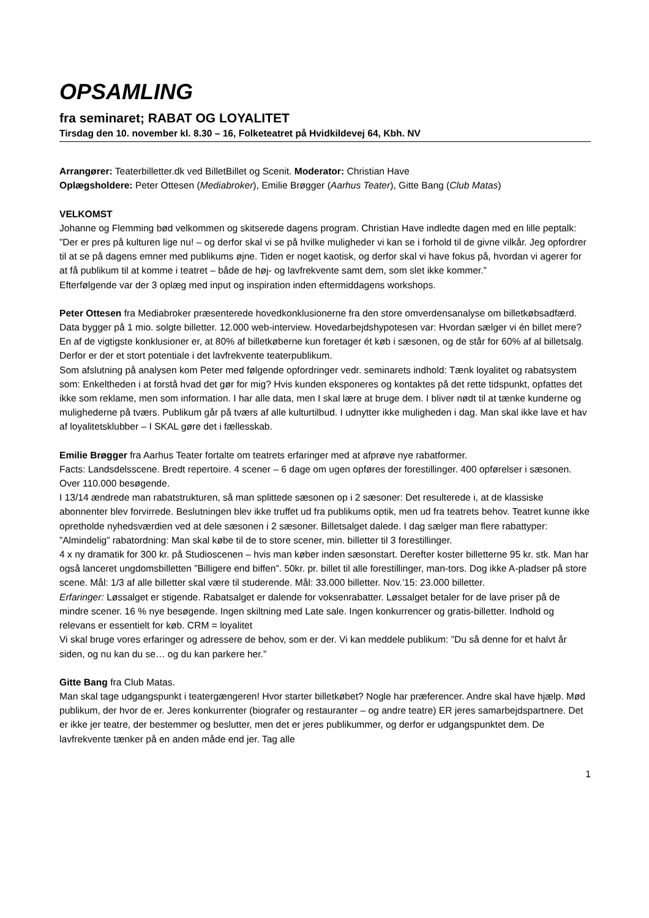OPSAMLING
fra seminaret; RABAT OG LOYALITET
Tirsdag den 10. november kl. 8.30 – 16, Folketeatret på Hvidkildevej 64, Kbh. NV
Arrangører: Teaterbilletter.dk ved BilletBillet og Scenit. Moderator: Christian Have
Oplægsholdere: Peter Ottesen (Mediabroker), Emilie Brøgger (Aarhus Teater), Gitte Bang (Club Matas)
VELKOMST
Johanne og Flemming bød velkommen og skitserede dagens program. Christian Have indledte dagen med en lille peptalk: ”Der er pres på kulturen lige nu! – og derfor skal vi se på hvilke muligheder vi kan se i forhold til de givne vilkår. Jeg opfordrer til at se på dagens emner med publikums øjne. Tiden er noget kaotisk, og derfor skal vi have fokus på, hvordan vi agerer for at få publikum til at komme i teatret – både de høj- og lavfrekvente samt dem, som slet ikke kommer.”
Efterfølgende var der 3 oplæg med input og inspiration inden eftermiddagens workshops.
Peter Ottesen fra Mediabroker præsenterede hovedkonklusionerne fra den store omverdensanalyse om billetkøbsadfærd. Data bygger på 1 mio. solgte billetter. 12.000 web-interview. Hovedarbejdshypotesen var: Hvordan sælger vi én billet mere? En af de vigtigste konklusioner er, at 80% af billetkøberne kun foretager ét køb i sæsonen, og de står for 60% af al billetsalg. Derfor er der et stort potentiale i det lavfrekvente teaterpublikum.
Som afslutning på analysen kom Peter med følgende opfordringer vedr. seminarets indhold: Tænk loyalitet og rabatsystem som: Enkeltheden i at forstå hvad det gør for mig? Hvis kunden eksponeres og kontaktes på det rette tidspunkt, opfattes det ikke som reklame, men som information. I har alle data, men I skal lære at bruge dem. I bliver nødt til at tænke kunderne og mulighederne på tværs. Publikum går på tværs af alle kulturtilbud. I udnytter ikke muligheden i dag. Man skal ikke lave et hav af loyalitetsklubber – I SKAL gøre det i fællesskab.
Emilie Brøgger fra Aarhus Teater fortalte om teatrets erfaringer med at afprøve nye rabatformer.
Facts: Landsdelsscene. Bredt repertoire. 4 scener – 6 dage om ugen opføres der forestillinger. 400 opførelser i sæsonen. Over 110.000 besøgende.
I 13/14 ændrede man rabatstrukturen, så man splittede sæsonen op i 2 sæsoner: Det resulterede i, at de klassiske abonnenter blev forvirrede. Beslutningen blev ikke truffet ud fra publikums optik, men ud fra teatrets behov. Teatret kunne ikke opretholde nyhedsværdien ved at dele sæsonen i 2 sæsoner. Billetsalget dalede. I dag sælger man flere rabattyper:
”Almindelig” rabatordning: Man skal købe til de to store scener, min. billetter til 3 forestillinger.
4 x ny dramatik for 300 kr. på Studioscenen – hvis man køber inden sæsonstart. Derefter koster billetterne 95 kr. stk. Man har også lanceret ungdomsbilletten ”Billigere end biffen”. 50kr. pr. billet til alle forestillinger, man-tors. Dog ikke A-pladser på store scene. Mål: 1/3 af alle billetter skal være til studerende. Mål: 33.000 billetter. Nov.’15: 23.000 billetter.
Erfaringer: Løssalget er stigende. Rabatsalget er dalende for voksenrabatter. Løssalget betaler for de lave priser på de mindre scener. 16 % nye besøgende. Ingen skiltning med Late sale. Ingen konkurrencer og gratis-billetter. Indhold og relevans er essentielt for køb. CRM = loyalitet
Vi skal bruge vores erfaringer og adressere de behov, som er der. Vi kan meddele publikum: ”Du så denne for et halvt år siden, og nu kan du se… og du kan parkere her.”
Gitte Bang fra Club Matas.
Man skal tage udgangspunkt i teatergængeren! Hvor starter billetkøbet? Nogle har præferencer. Andre skal have hjælp. Mød publikum, der hvor de er. Jeres konkurrenter (biografer og restauranter – og andre teatre) ER jeres samarbejdspartnere. Det er ikke jer teatre, der bestemmer og beslutter, men det er jeres publikummer, og derfor er udgangspunktet dem. De lavfrekvente tænker på en anden måde end jer. Tag alle
1